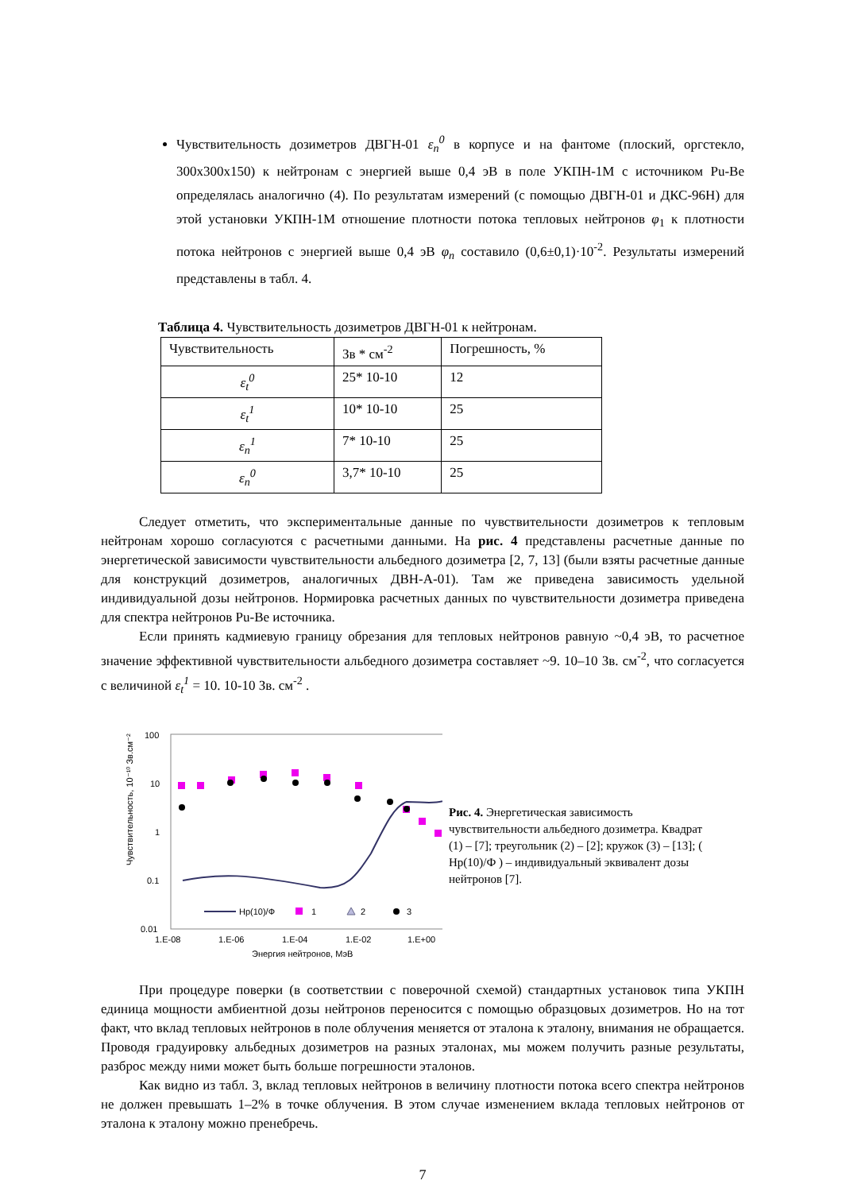Чувствительность дозиметров ДВГН-01 ε<sub>n</sub><sup>0</sup> в корпусе и на фантоме (плоский, оргстекло, 300x300x150) к нейтронам с энергией выше 0,4 эВ в поле УКПН-1М с источником Pu-Be определялась аналогично (4). По результатам измерений (с помощью ДВГН-01 и ДКС-96Н) для этой установки УКПН-1М отношение плотности потока тепловых нейтронов φ<sub>1</sub> к плотности потока нейтронов с энергией выше 0,4 эВ φ<sub>n</sub> составило (0,6±0,1)·10<sup>-2</sup>. Результаты измерений представлены в табл. 4.
Таблица 4. Чувствительность дозиметров ДВГН-01 к нейтронам.
| Чувствительность | Зв * см<sup>-2</sup> | Погрешность, % |
| ε<sub>t</sub><sup>0</sup> | 25* 10-10 | 12 |
| ε<sub>t</sub><sup>1</sup> | 10* 10-10 | 25 |
| ε<sub>n</sub><sup>1</sup> | 7* 10-10 | 25 |
| ε<sub>n</sub><sup>0</sup> | 3,7* 10-10 | 25 |
Следует отметить, что экспериментальные данные по чувствительности дозиметров к тепловым нейтронам хорошо согласуются с расчетными данными. На рис. 4 представлены расчетные данные по энергетической зависимости чувствительности альбедного дозиметра [2, 7, 13] (были взяты расчетные данные для конструкций дозиметров, аналогичных ДВН-А-01). Там же приведена зависимость удельной индивидуальной дозы нейтронов. Нормировка расчетных данных по чувствительности дозиметра приведена для спектра нейтронов Pu-Be источника.
Если принять кадмиевую границу обрезания для тепловых нейтронов равную ~0,4 эВ, то расчетное значение эффективной чувствительности альбедного дозиметра составляет ~9. 10–10 Зв. см<sup>-2</sup>, что согласуется с величиной ε<sub>t</sub><sup>1</sup> = 10. 10-10 Зв. см<sup>-2</sup> .
Чувствительность, 10⁻¹⁰ Зв.см⁻²
100
10
1
0.1
0.01
1.E-08
1.E-06
1.E-04
1.E-02
1.E+00
Энергия нейтронов, МэВ
Hp(10)/Ф
1
2
3
Рис. 4. Энергетическая зависимость чувствительности альбедного дозиметра. Квадрат (1) – [7]; треугольник (2) – [2]; кружок (3) – [13]; ( Hp(10)/Ф ) – индивидуальный эквивалент дозы нейтронов [7].
При процедуре поверки (в соответствии с поверочной схемой) стандартных установок типа УКПН единица мощности амбиентной дозы нейтронов переносится с помощью образцовых дозиметров. Но на тот факт, что вклад тепловых нейтронов в поле облучения меняется от эталона к эталону, внимания не обращается. Проводя градуировку альбедных дозиметров на разных эталонах, мы можем получить разные результаты, разброс между ними может быть больше погрешности эталонов.
Как видно из табл. 3, вклад тепловых нейтронов в величину плотности потока всего спектра нейтронов не должен превышать 1–2% в точке облучения. В этом случае изменением вклада тепловых нейтронов от эталона к эталону можно пренебречь.
7